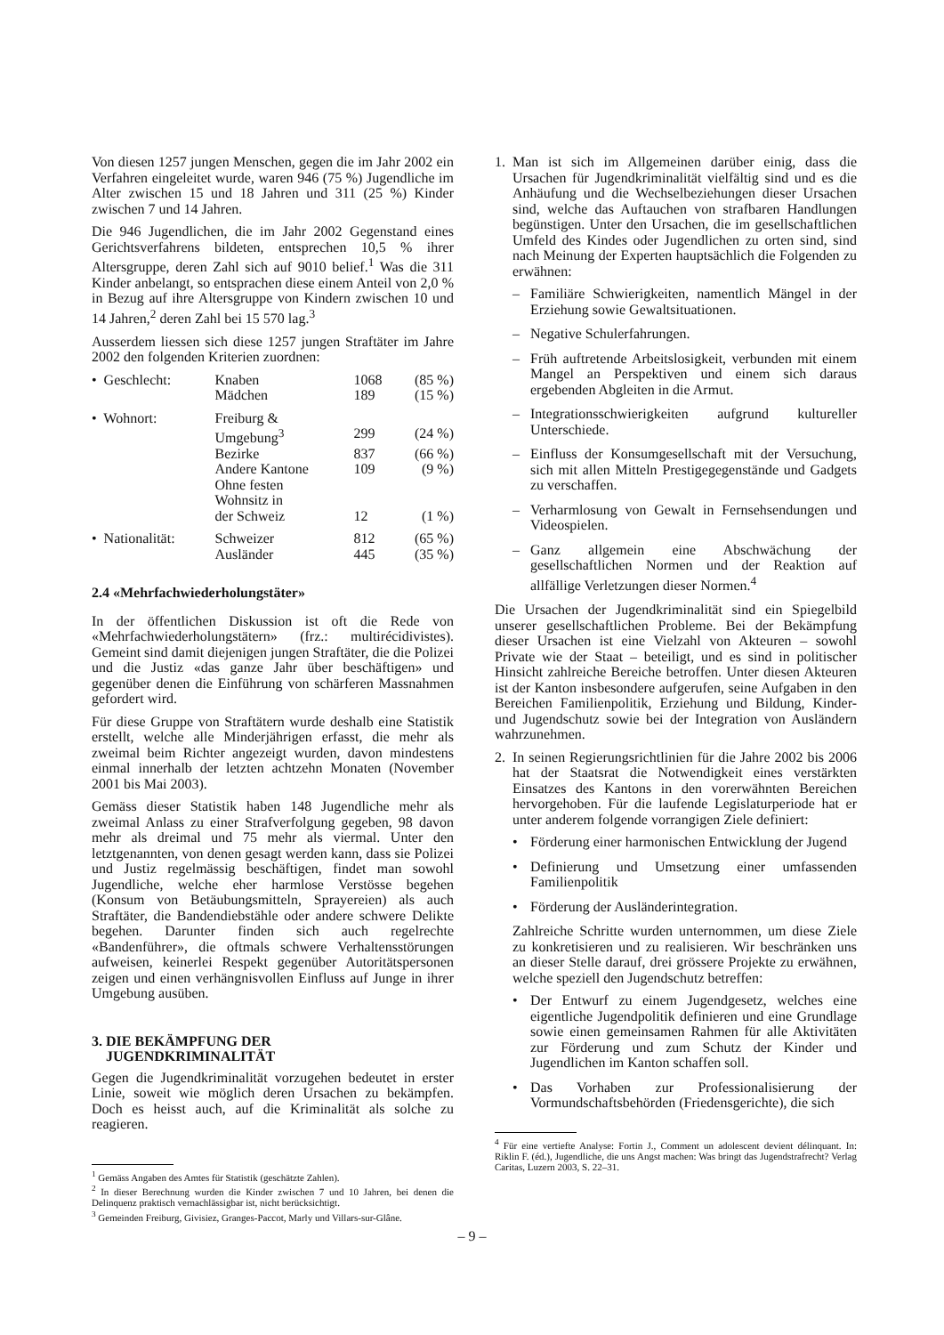Von diesen 1257 jungen Menschen, gegen die im Jahr 2002 ein Verfahren eingeleitet wurde, waren 946 (75 %) Jugendliche im Alter zwischen 15 und 18 Jahren und 311 (25 %) Kinder zwischen 7 und 14 Jahren.
Die 946 Jugendlichen, die im Jahr 2002 Gegenstand eines Gerichtsverfahrens bildeten, entsprechen 10,5 % ihrer Altersgruppe, deren Zahl sich auf 9010 belief.<sup>1</sup> Was die 311 Kinder anbelangt, so entsprachen diese einem Anteil von 2,0 % in Bezug auf ihre Altersgruppe von Kindern zwischen 10 und 14 Jahren,<sup>2</sup> deren Zahl bei 15 570 lag.<sup>3</sup>
Ausserdem liessen sich diese 1257 jungen Straftäter im Jahre 2002 den folgenden Kriterien zuordnen:
| • Geschlecht: | Knaben | 1068 | (85 %) |
| | Mädchen | 189 | (15 %) |
| • Wohnort: | Freiburg & Umgebung<sup>3</sup> | 299 | (24 %) |
| | Bezirke | 837 | (66 %) |
| | Andere Kantone | 109 | (9 %) |
| | Ohne festen Wohnsitz in der Schweiz | 12 | (1 %) |
| • Nationalität: | Schweizer | 812 | (65 %) |
| | Ausländer | 445 | (35 %) |
2.4 «Mehrfachwiederholungstäter»
In der öffentlichen Diskussion ist oft die Rede von «Mehrfachwiederholungstätern» (frz.: multirécidivistes). Gemeint sind damit diejenigen jungen Straftäter, die die Polizei und die Justiz «das ganze Jahr über beschäftigen» und gegenüber denen die Einführung von schärferen Massnahmen gefordert wird.
Für diese Gruppe von Straftätern wurde deshalb eine Statistik erstellt, welche alle Minderjährigen erfasst, die mehr als zweimal beim Richter angezeigt wurden, davon mindestens einmal innerhalb der letzten achtzehn Monaten (November 2001 bis Mai 2003).
Gemäss dieser Statistik haben 148 Jugendliche mehr als zweimal Anlass zu einer Strafverfolgung gegeben, 98 davon mehr als dreimal und 75 mehr als viermal. Unter den letztgenannten, von denen gesagt werden kann, dass sie Polizei und Justiz regelmässig beschäftigen, findet man sowohl Jugendliche, welche eher harmlose Verstösse begehen (Konsum von Betäubungsmitteln, Sprayereien) als auch Straftäter, die Bandendiebstähle oder andere schwere Delikte begehen. Darunter finden sich auch regelrechte «Bandenführer», die oftmals schwere Verhaltensstörungen aufweisen, keinerlei Respekt gegenüber Autoritätspersonen zeigen und einen verhängnisvollen Einfluss auf Junge in ihrer Umgebung ausüben.
3. DIE BEKÄMPFUNG DER
JUGENDKRIMINALITÄT
Gegen die Jugendkriminalität vorzugehen bedeutet in erster Linie, soweit wie möglich deren Ursachen zu bekämpfen. Doch es heisst auch, auf die Kriminalität als solche zu reagieren.
<sup>1</sup> Gemäss Angaben des Amtes für Statistik (geschätzte Zahlen).
<sup>2</sup> In dieser Berechnung wurden die Kinder zwischen 7 und 10 Jahren, bei denen die Delinquenz praktisch vernachlässigbar ist, nicht berücksichtigt.
<sup>3</sup> Gemeinden Freiburg, Givisiez, Granges-Paccot, Marly und Villars-sur-Glâne.
1. Man ist sich im Allgemeinen darüber einig, dass die Ursachen für Jugendkriminalität vielfältig sind und es die Anhäufung und die Wechselbeziehungen dieser Ursachen sind, welche das Auftauchen von strafbaren Handlungen begünstigen. Unter den Ursachen, die im gesellschaftlichen Umfeld des Kindes oder Jugendlichen zu orten sind, sind nach Meinung der Experten hauptsächlich die Folgenden zu erwähnen:
– Familiäre Schwierigkeiten, namentlich Mängel in der Erziehung sowie Gewaltsituationen.
– Negative Schulerfahrungen.
– Früh auftretende Arbeitslosigkeit, verbunden mit einem Mangel an Perspektiven und einem sich daraus ergebenden Abgleiten in die Armut.
– Integrationsschwierigkeiten aufgrund kultureller Unterschiede.
– Einfluss der Konsumgesellschaft mit der Versuchung, sich mit allen Mitteln Prestigegegenstände und Gadgets zu verschaffen.
– Verharmlosung von Gewalt in Fernsehsendungen und Videospielen.
– Ganz allgemein eine Abschwächung der gesellschaftlichen Normen und der Reaktion auf allfällige Verletzungen dieser Normen.<sup>4</sup>
Die Ursachen der Jugendkriminalität sind ein Spiegelbild unserer gesellschaftlichen Probleme. Bei der Bekämpfung dieser Ursachen ist eine Vielzahl von Akteuren – sowohl Private wie der Staat – beteiligt, und es sind in politischer Hinsicht zahlreiche Bereiche betroffen. Unter diesen Akteuren ist der Kanton insbesondere aufgerufen, seine Aufgaben in den Bereichen Familienpolitik, Erziehung und Bildung, Kinder- und Jugendschutz sowie bei der Integration von Ausländern wahrzunehmen.
2. In seinen Regierungsrichtlinien für die Jahre 2002 bis 2006 hat der Staatsrat die Notwendigkeit eines verstärkten Einsatzes des Kantons in den vorerwähnten Bereichen hervorgehoben. Für die laufende Legislaturperiode hat er unter anderem folgende vorrangigen Ziele definiert:
• Förderung einer harmonischen Entwicklung der Jugend
• Definierung und Umsetzung einer umfassenden Familienpolitik
• Förderung der Ausländerintegration.
Zahlreiche Schritte wurden unternommen, um diese Ziele zu konkretisieren und zu realisieren. Wir beschränken uns an dieser Stelle darauf, drei grössere Projekte zu erwähnen, welche speziell den Jugendschutz betreffen:
• Der Entwurf zu einem Jugendgesetz, welches eine eigentliche Jugendpolitik definieren und eine Grundlage sowie einen gemeinsamen Rahmen für alle Aktivitäten zur Förderung und zum Schutz der Kinder und Jugendlichen im Kanton schaffen soll.
• Das Vorhaben zur Professionalisierung der Vormundschaftsbehörden (Friedensgerichte), die sich
<sup>4</sup> Für eine vertiefte Analyse: Fortin J., Comment un adolescent devient délinquant. In: Riklin F. (éd.), Jugendliche, die uns Angst machen: Was bringt das Jugendstrafrecht? Verlag Caritas, Luzern 2003, S. 22–31.
– 9 –